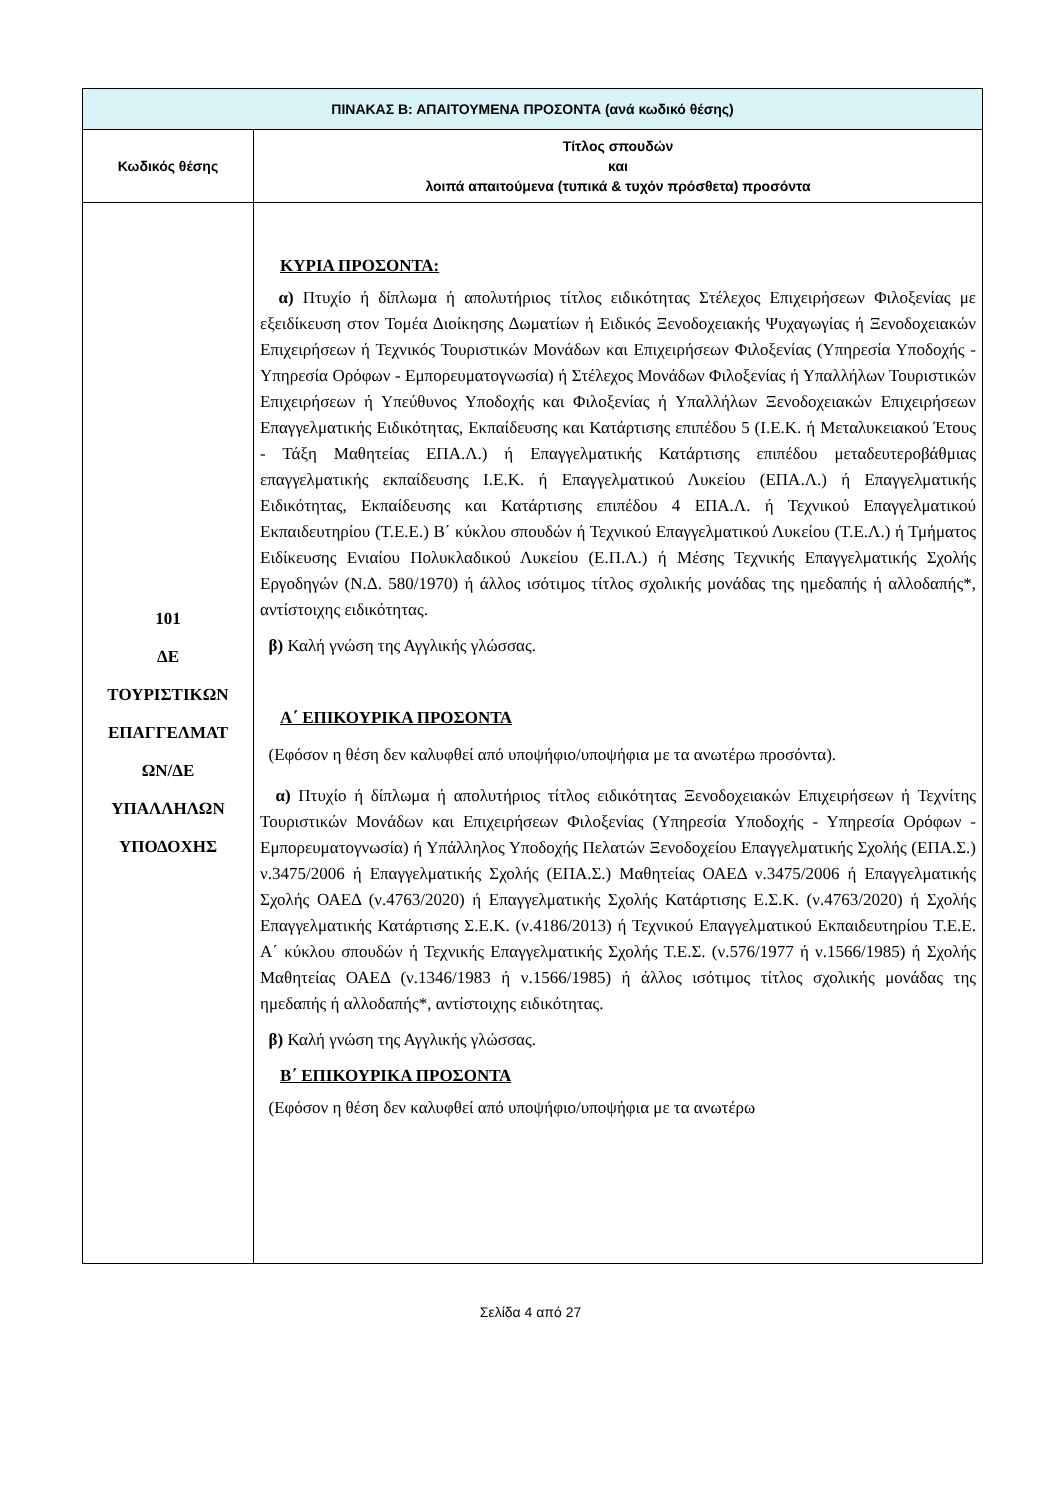| ΠΙΝΑΚΑΣ Β: ΑΠΑΙΤΟΥΜΕΝΑ ΠΡΟΣΟΝΤΑ (ανά κωδικό θέσης) | |
| --- | --- |
| Κωδικός θέσης | Τίτλος σπουδών και λοιπά απαιτούμενα (τυπικά & τυχόν πρόσθετα) προσόντα |
| 101 ΔΕ ΤΟΥΡΙΣΤΙΚΩΝ ΕΠΑΓΓΕΛΜΑΤ ΩΝ/ΔΕ ΥΠΑΛΛΗΛΩΝ ΥΠΟΔΟΧΗΣ | ΚΥΡΙΑ ΠΡΟΣΟΝΤΑ: α) Πτυχίο ή δίπλωμα ή απολυτήριος τίτλος ειδικότητας Στέλεχος Επιχειρήσεων Φιλοξενίας με εξειδίκευση στον Τομέα Διοίκησης Δωματίων ή Ειδικός Ξενοδοχειακής Ψυχαγωγίας ή Ξενοδοχειακών Επιχειρήσεων ή Τεχνικός Τουριστικών Μονάδων και Επιχειρήσεων Φιλοξενίας (Υπηρεσία Υποδοχής - Υπηρεσία Ορόφων - Εμπορευματογνωσία) ή Στέλεχος Μονάδων Φιλοξενίας ή Υπαλλήλων Τουριστικών Επιχειρήσεων ή Υπεύθυνος Υποδοχής και Φιλοξενίας ή Υπαλλήλων Ξενοδοχειακών Επιχειρήσεων Επαγγελματικής Ειδικότητας, Εκπαίδευσης και Κατάρτισης επιπέδου 5 (Ι.Ε.Κ. ή Μεταλυκειακού Έτους - Τάξη Μαθητείας ΕΠΑ.Λ.) ή Επαγγελματικής Κατάρτισης επιπέδου μεταδευτεροβάθμιας επαγγελματικής εκπαίδευσης Ι.Ε.Κ. ή Επαγγελματικού Λυκείου (ΕΠΑ.Λ.) ή Επαγγελματικής Ειδικότητας, Εκπαίδευσης και Κατάρτισης επιπέδου 4 ΕΠΑ.Λ. ή Τεχνικού Επαγγελματικού Εκπαιδευτηρίου (Τ.Ε.Ε.) Β΄ κύκλου σπουδών ή Τεχνικού Επαγγελματικού Λυκείου (Τ.Ε.Λ.) ή Τμήματος Ειδίκευσης Ενιαίου Πολυκλαδικού Λυκείου (Ε.Π.Λ.) ή Μέσης Τεχνικής Επαγγελματικής Σχολής Εργοδηγών (Ν.Δ. 580/1970) ή άλλος ισότιμος τίτλος σχολικής μονάδας της ημεδαπής ή αλλοδαπής*, αντίστοιχης ειδικότητας. β) Καλή γνώση της Αγγλικής γλώσσας. Α΄ ΕΠΙΚΟΥΡΙΚΑ ΠΡΟΣΟΝΤΑ (Εφόσον η θέση δεν καλυφθεί από υποψήφιο/υποψήφια με τα ανωτέρω προσόντα). α) Πτυχίο ή δίπλωμα ή απολυτήριος τίτλος ειδικότητας Ξενοδοχειακών Επιχειρήσεων ή Τεχνίτης Τουριστικών Μονάδων και Επιχειρήσεων Φιλοξενίας (Υπηρεσία Υποδοχής - Υπηρεσία Ορόφων - Εμπορευματογνωσία) ή Υπάλληλος Υποδοχής Πελατών Ξενοδοχείου Επαγγελματικής Σχολής (ΕΠΑ.Σ.) ν.3475/2006 ή Επαγγελματικής Σχολής (ΕΠΑ.Σ.) Μαθητείας ΟΑΕΔ ν.3475/2006 ή Επαγγελματικής Σχολής ΟΑΕΔ (ν.4763/2020) ή Επαγγελματικής Σχολής Κατάρτισης Ε.Σ.Κ. (ν.4763/2020) ή Σχολής Επαγγελματικής Κατάρτισης Σ.Ε.Κ. (ν.4186/2013) ή Τεχνικού Επαγγελματικού Εκπαιδευτηρίου Τ.Ε.Ε. Α΄ κύκλου σπουδών ή Τεχνικής Επαγγελματικής Σχολής Τ.Ε.Σ. (ν.576/1977 ή ν.1566/1985) ή Σχολής Μαθητείας ΟΑΕΔ (ν.1346/1983 ή ν.1566/1985) ή άλλος ισότιμος τίτλος σχολικής μονάδας της ημεδαπής ή αλλοδαπής*, αντίστοιχης ειδικότητας. β) Καλή γνώση της Αγγλικής γλώσσας. Β΄ ΕΠΙΚΟΥΡΙΚΑ ΠΡΟΣΟΝΤΑ (Εφόσον η θέση δεν καλυφθεί από υποψήφιο/υποψήφια με τα ανωτέρω |
Σελίδα 4 από 27